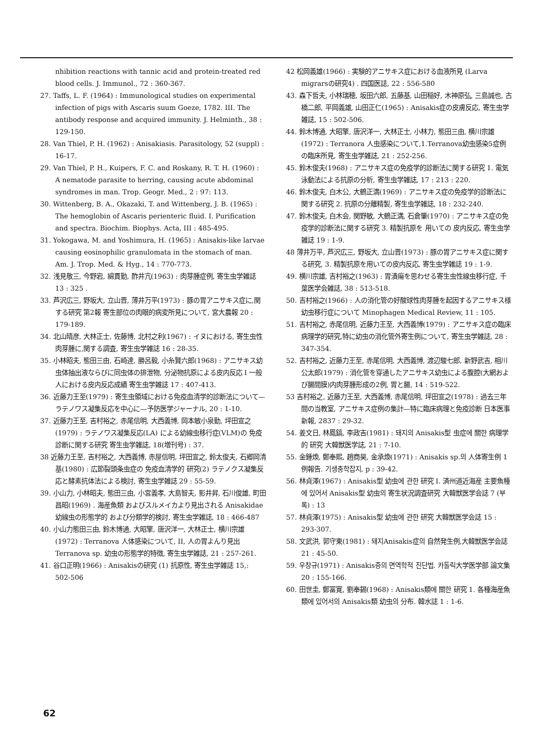nhibition reactions with tannic acid and protein-treated red blood cells. J. Immunol., 72 : 360-367.
27. Taffs, L. F. (1964) : Immunological studies on experimental infection of pigs with Ascaris suum Goeze, 1782. III. The antibody response and acquired immunity. J. Helminth., 38 : 129-150.
28. Van Thiel, P. H. (1962) : Anisakiasis. Parasitology, 52 (suppl) : 16-17.
29. Van Thiel, P. H., Kuipers, F. C. and Roskany, R. T. H. (1960) : A nematode parasite to herring, causing acute abdominal syndromes in man. Trop. Geogr. Med., 2 : 97: 113.
30. Wittenberg, B. A., Okazaki, T. and Wittenberg, J. B. (1965) : The hemoglobin of Ascaris perienteric fluid. I. Purification and spectra. Biochim. Biophys. Acta, III : 485-495.
31. Yokogawa, M. and Yoshimura, H. (1965) : Anisakis-like larvae causing eosinophilic granulomata in the stomach of man. Am. J. Trop. Med. & Hyg., 14 : 770-773.
32. 浅見敬三, 今野宕, 綿貫勤, 酢井亢(1963) : 肉芽腫症例, 寄生虫学雑誌 13 : 325 .
33. 芦沢広三, 野坂大, 立山晋, 薄井万平(1973) : 豚の胃アニサキス症に,関する研究 第2報 寄生部位の肉眼的病変所見について, 宮大農報 20 : 179-189.
34. 北山晴彦, 大林正士, 佐藤博, 北村之利(1967) : イヌにおける, 寄生虫性 肉芽腫に,関する調査, 寄生虫学雑誌 16 : 28-35.
35. 小林昭夫, 態田三由, 石崎達, 勝呂毅, 小糸賢六郎(1968) : アニサキス幼虫体抽出液ならびに同虫体の排泄物, 分泌物抗原による皮内反応 I 一般人における皮内反応成績 寄生虫学雑誌 17 : 407-413.
36. 近藤力王至(1979) : 寄生虫領域における免疫血清学的診断法について—ラテノワス凝集反応を中心に—予防医学ジャーナル, 20 : 1-10.
37. 近藤力王至, 吉村裕之, 赤尾信明, 大西義博, 岡本敏小泉勤, 坪田宣之(1979) : ラテノワス凝集反応(LA) による幼線虫移行症(VLM)の 免疫診断に関する研究 寄生虫学雑誌, 18(増刊号) : 37.
38 近藤力王至, 吉村裕之, 大西義博, 赤屋信明, 坪田宣之, 鈴太俊夫, 石郷岡清基(1980) : 広節裂頭条虫症の 免疫血清学的 研究(2) ラテノクス凝集反応と酵素抗体法による検討, 寄生虫学雑誌 29 : 55-59.
39. 小山力, 小林昭夫, 態田三由, 小宮義孝, 大島智夫, 影井昇, 石川俊雄, 町田昌昭(1969) . 海産魚類 およびスルメイカより見出される Anisakidae幼線虫の形態学的 および分類学的検討, 寄生虫学雑誌, 18 : 466-487
40. 小山力態田三由, 鈴木博通, 大昭擎, 唐沢洋一, 大林正士, 横川宗雄(1972) : Terranova 人体感染について, II, 人の胃よんり見出Terranova sp. 幼虫の形態学的特徴, 寄生虫学雑誌, 21 : 257-261.
41. 谷口正明(1966) : Anisakisの研究 (1) 抗原性, 寄生虫学雑誌 15,: 502-506
42 松岡義雄(1966) : 実験的アニサキス症における血液所見 (Larva migrarsの研究4) . 四国医誌, 22 : 556-580
43. 森下哲夫, 小林瑞穂, 坂田六郎, 五藤基, 山田稲好, 木神原弘, 三島誠也, 古橋二郎, 平岡義雄, 山田正仁(1965) : Anisakis症の皮膚反応, 寄生虫学雑誌, 15 : 502-506.
44. 鈴木博通, 大昭擎, 唐沢洋一, 大林正士, 小林力, 態田三由, 横川宗雄(1972) : Terranora 人虫感染について,1.Terranova幼虫感染5症例の臨床所見, 寄生虫学雑誌, 21 : 252-256.
45. 鈴木俊夫(1968) : アニサキス症の免疫学的診断法に関する研究 1. 電気泳動法による抗原の分析, 寄生虫学雑誌, 17 : 213 : 220.
46. 鈴木俊夫, 白木公, 大鶴正満(1969) : アニサキス症の免疫学的診断法に関する研究 2. 抗原の分離精製, 寄生虫学雑誌, 18 : 232-240.
47. 鈴木俊夫, 白木会, 関野敏, 大鶴正満, 石倉肇(1970) : アニサキス症の免疫学的診断法に関する研究 3. 精製抗原を 用いての 皮内反応, 寄生虫学雑誌 19 : 1-9.
48 薄井万平, 芦沢広三, 野坂大, 立山晋(1973) : 豚の胃アニサキス症に関する研究, 3. 精製抗原を用いての皮内反応, 寄生虫学雑誌 19 : 1-9.
49. 横川宗雄, 吉村裕之(1963) : 胃潰瘍を思わせる寄生虫性線虫移行症, 千葉医学会雑誌, 38 : 513-518.
50. 吉村裕之(1966) : 人の消化管の好酸球性肉芽腫を起因するアニサキス様幼虫移行症について Minophagen Medical Review, 11 : 105.
51. 吉村裕之, 赤尾信明, 近藤力王至, 大西義博(1979) : アニサキス症の臨床病理学的研究,特に幼虫の消化管外寄生例について, 寄生虫学雑誌, 28 : 347-354.
52. 吉村裕之, 近藤力王至, 赤尾信明, 大西義博, 渡辺駿七郎, 新野武吉, 相川公太郎(1979) : 消化管を穿通したアニサキス幼虫による腹腔(大網および腸間膜)内肉芽腫形成の2例, 胃と腸, 14 : 519-522.
53 吉村裕之, 近藤力王至, 大西義博, 赤尾信明, 坪田宣之(1978) : 過去三年間の当教室, アニサキス症例の集計—特に臨床病理と免疫診断 日本医事新報, 2837 : 29-32.
54. 姜文日, 林鳳鎬, 李政吉(1981) : 돼지의 Anisakis型 虫症에 關한 病理学的 研究 大韓獣医学誌, 21 : 7-10.
55. 金鍾煥, 鄭奉熙, 趙商昊, 金承煥(1971) : Anisakis sp.의 人体寄生例 1例報告. 기생충학잡지, p : 39-42.
56. 林貞澤(1967) : Anisakis型 幼虫에 관한 研究 I. 済州道近海産 主要魚種에 있어서 Anisakis型 幼虫의 寄生状況調査研究 大韓獣医学会誌 7 (부록) : 13
57. 林貞澤(1975) : Anisakis型 幼虫에 관한 研究 大韓獣医学会誌 15 : 293-307.
58. 文武洪, 郭守東(1981) : 돼지Anisakis症의 自然発生例,大韓獣医学会誌 21 : 45-50.
59. 우창규(1971) : Anisakis증의 면역학적 진단법. 카톨릭大学医学部 論文集 20 : 155-166.
60. 田世圭, 鄭富寛, 劉奉錫(1968) : Anisakis類에 關한 研究 1. 各種海産魚類에 있어서의 Anisakis類 幼虫의 分布. 韓水誌 1 : 1-6.
62